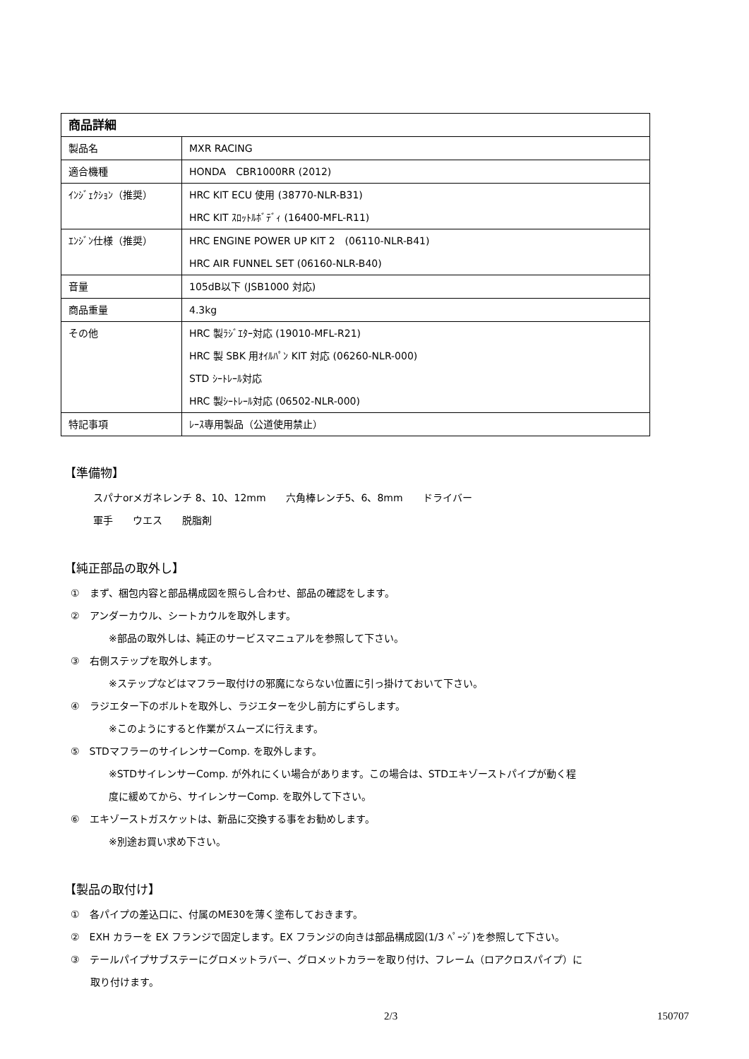| 商品詳細 | |
| --- | --- |
| 製品名 | MXR RACING |
| 適合機種 | HONDA CBR1000RR (2012) |
| ｲﾝｼﾞｪｸｼｮﾝ（推奨） | HRC KIT ECU 使用 (38770-NLR-B31) HRC KIT ｽﾛｯﾄﾙﾎﾞﾃﾞｨ (16400-MFL-R11) |
| ｴﾝｼﾞﾝ仕様（推奨） | HRC ENGINE POWER UP KIT 2 (06110-NLR-B41) HRC AIR FUNNEL SET (06160-NLR-B40) |
| 音量 | 105dB以下 (JSB1000 対応) |
| 商品重量 | 4.3kg |
| その他 | HRC 製ﾗｼﾞｴﾀｰ対応 (19010-MFL-R21) HRC 製 SBK 用ｵｲﾙﾊﾟﾝ KIT 対応 (06260-NLR-000) STD ｼｰﾄﾚｰﾙ対応 HRC 製ｼｰﾄﾚｰﾙ対応 (06502-NLR-000) |
| 特記事項 | ﾚｰｽ専用製品（公道使用禁止） |
【準備物】
スパナorメガネレンチ 8、10、12mm　　六角棒レンチ5、6、8mm　　ドライバー
軍手　　ウエス　　脱脂剤
【純正部品の取外し】
①　まず、梱包内容と部品構成図を照らし合わせ、部品の確認をします。
②　アンダーカウル、シートカウルを取外します。
※部品の取外しは、純正のサービスマニュアルを参照して下さい。
③　右側ステップを取外します。
※ステップなどはマフラー取付けの邪魔にならない位置に引っ掛けておいて下さい。
④　ラジエター下のボルトを取外し、ラジエターを少し前方にずらします。
※このようにすると作業がスムーズに行えます。
⑤　STDマフラーのサイレンサーComp. を取外します。
※STDサイレンサーComp. が外れにくい場合があります。この場合は、STDエキゾーストパイプが動く程
度に緩めてから、サイレンサーComp. を取外して下さい。
⑥　エキゾーストガスケットは、新品に交換する事をお勧めします。
※別途お買い求め下さい。
【製品の取付け】
①　各パイプの差込口に、付属のME30を薄く塗布しておきます。
②　EXH カラーを EX フランジで固定します。EX フランジの向きは部品構成図(1/3 ﾍﾟｰｼﾞ)を参照して下さい。
③　テールパイプサブステーにグロメットラバー、グロメットカラーを取り付け、フレーム（ロアクロスパイプ）に
　　取り付けます。
2/3 150707